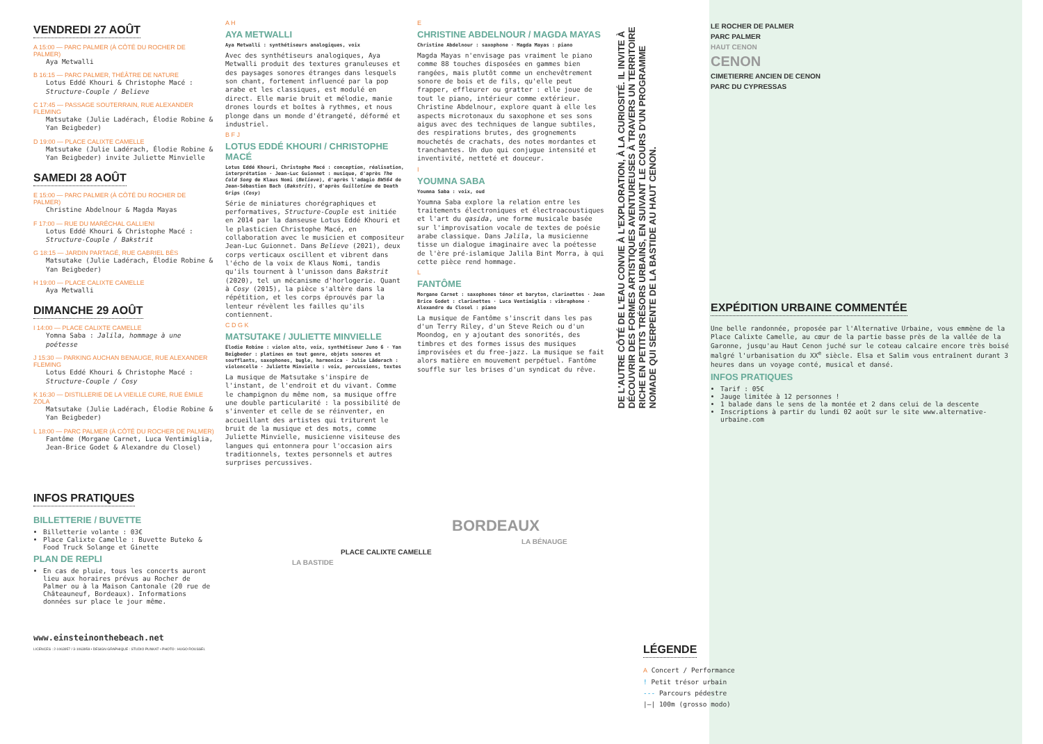VENDREDI 27 AOÛT
A 15:00 — PARC PALMER (À CÔTÉ DU ROCHER DE PALMER)
Aya Metwalli
B 16:15 — PARC PALMER, THÉÂTRE DE NATURE
Lotus Eddé Khouri & Christophe Macé : Structure-Couple / Believe
C 17:45 — PASSAGE SOUTERRAIN, RUE ALEXANDER FLEMING
Matsutake (Julie Ladérach, Élodie Robine & Yan Beigbeder)
D 19:00 — PLACE CALIXTE CAMELLE
Matsutake (Julie Ladérach, Élodie Robine & Yan Beigbeder) invite Juliette Minvielle
SAMEDI 28 AOÛT
E 15:00 — PARC PALMER (À CÔTÉ DU ROCHER DE PALMER)
Christine Abdelnour & Magda Mayas
F 17:00 — RUE DU MARÉCHAL GALLIENI
Lotus Eddé Khouri & Christophe Macé : Structure-Couple / Bakstrit
G 18:15 — JARDIN PARTAGÉ, RUE GABRIEL BÈS
Matsutake (Julie Ladérach, Élodie Robine & Yan Beigbeder)
H 19:00 — PLACE CALIXTE CAMELLE
Aya Metwalli
DIMANCHE 29 AOÛT
I 14:00 — PLACE CALIXTE CAMELLE
Yomna Saba : Jalila, hommage à une poétesse
J 15:30 — PARKING AUCHAN BENAUGE, RUE ALEXANDER FLEMING
Lotus Eddé Khouri & Christophe Macé : Structure-Couple / Cosy
K 16:30 — DISTILLERIE DE LA VIEILLE CURE, RUE ÉMILE ZOLA
Matsutake (Julie Ladérach, Élodie Robine & Yan Beigbeder)
L 18:00 — PARC PALMER (À CÔTÉ DU ROCHER DE PALMER)
Fantôme (Morgane Carnet, Luca Ventimiglia, Jean-Brice Godet & Alexandre du Closel)
INFOS PRATIQUES
BILLETTERIE / BUVETTE
Billetterie volante : 03€
Place Calixte Camelle : Buvette Buteko & Food Truck Solange et Ginette
PLAN DE REPLI
En cas de pluie, tous les concerts auront lieu aux horaires prévus au Rocher de Palmer ou à la Maison Cantonale (20 rue de Châteauneuf, Bordeaux). Informations données sur place le jour même.
www.einsteinonthebeach.net
LICENCES : 2-1063957 / 3-1063958 • DESIGN GRAPHIQUE : STUDIO PUNKAT • PHOTO : HUGO ROUSSEL
A H
AYA METWALLI
Aya Metwalli : synthétiseurs analogiques, voix
Avec des synthétiseurs analogiques, Aya Metwalli produit des textures granuleuses et des paysages sonores étranges dans lesquels son chant, fortement influencé par la pop arabe et les classiques, est modulé en direct. Elle marie bruit et mélodie, manie drones lourds et boîtes à rythmes, et nous plonge dans un monde d'étrangeté, déformé et industriel.
B F J
LOTUS EDDÉ KHOURI / CHRISTOPHE MACÉ
Lotus Eddé Khouri, Christophe Macé : conception, réalisation, interprétation · Jean-Luc Guionnet : musique, d'après The Cold Song de Klaus Nomi (Believe), d'après l'adagio BW564 de Jean-Sébastien Bach (Bakstrit), d'après Guillotine de Death Grips (Cosy)
Série de miniatures chorégraphiques et performatives, Structure-Couple est initiée en 2014 par la danseuse Lotus Eddé Khouri et le plasticien Christophe Macé, en collaboration avec le musicien et compositeur Jean-Luc Guionnet. Dans Believe (2021), deux corps verticaux oscillent et vibrent dans l'écho de la voix de Klaus Nomi, tandis qu'ils tournent à l'unisson dans Bakstrit (2020), tel un mécanisme d'horlogerie. Quant à Cosy (2015), la pièce s'altère dans la répétition, et les corps éprouvés par la lenteur révèlent les failles qu'ils contiennent.
C D G K
MATSUTAKE / JULIETTE MINVIELLE
Élodie Robine : violon alto, voix, synthétiseur Juno 6 · Yan Beigbeder : platines en tout genre, objets sonores et soufflants, saxophones, bugle, harmonica · Julie Läderach : violoncelle · Juliette Minvielle : voix, percussions, textes
La musique de Matsutake s'inspire de l'instant, de l'endroit et du vivant. Comme le champignon du même nom, sa musique offre une double particularité : la possibilité de s'inventer et celle de se réinventer, en accueillant des artistes qui triturent le bruit de la musique et des mots, comme Juliette Minvielle, musicienne visiteuse des langues qui entonnera pour l'occasion airs traditionnels, textes personnels et autres surprises percussives.
E
CHRISTINE ABDELNOUR / MAGDA MAYAS
Christine Abdelnour : saxophone · Magda Mayas : piano
Magda Mayas n'envisage pas vraiment le piano comme 88 touches disposées en gammes bien rangées, mais plutôt comme un enchevêtrement sonore de bois et de fils, qu'elle peut frapper, effleurer ou gratter : elle joue de tout le piano, intérieur comme extérieur. Christine Abdelnour, explore quant à elle les aspects microtonaux du saxophone et ses sons aigus avec des techniques de langue subtiles, des respirations brutes, des grognements mouchetés de crachats, des notes mordantes et tranchantes. Un duo qui conjugue intensité et inventivité, netteté et douceur.
I
YOUMNA SABA
Youmna Saba : voix, oud
Youmna Saba explore la relation entre les traitements électroniques et électroacoustiques et l'art du qasida, une forme musicale basée sur l'improvisation vocale de textes de poésie arabe classique. Dans Jalila, la musicienne tisse un dialogue imaginaire avec la poétesse de l'ère pré-islamique Jalila Bint Morra, à qui cette pièce rend hommage.
L
FANTÔME
Morgane Carnet : saxophones ténor et baryton, clarinettes · Jean Brice Godet : clarinettes · Luca Ventimiglia : vibraphone · Alexandre du Closel : piano
La musique de Fantôme s'inscrit dans les pas d'un Terry Riley, d'un Steve Reich ou d'un Moondog, en y ajoutant des sonorités, des timbres et des formes issus des musiques improvisées et du free-jazz. La musique se fait alors matière en mouvement perpétuel. Fantôme souffle sur les brises d'un syndicat du rêve.
DE L'AUTRE CÔTÉ DE L'EAU CONVIE À L'EXPLORATION, À LA CURIOSITÉ. IL INVITE À DÉCOUVRIR DES FORMES ARTISTIQUES AVENTUREUSES À TRAVERS UN TERRITOIRE RICHE EN PETITS TRÉSORS URBAINS, EN SUIVANT LE COURS D'UN PROGRAMME NOMADE QUI SERPENTE DE LA BASTIDE AU HAUT CENON.
LE ROCHER DE PALMER
PARC PALMER
HAUT CENON
CENON
CIMETIERRE ANCIEN DE CENON
PARC DU CYPRESSAS
EXPÉDITION URBAINE COMMENTÉE
Une belle randonnée, proposée par l'Alternative Urbaine, vous emmène de la Place Calixte Camelle, au cœur de la partie basse près de la vallée de la Garonne, jusqu'au Haut Cenon juché sur le coteau calcaire encore très boisé malgré l'urbanisation du XX<sup>e</sup> siècle. Elsa et Salim vous entraînent durant 3 heures dans un voyage conté, musical et dansé.
INFOS PRATIQUES
Tarif : 05€
Jauge limitée à 12 personnes !
1 balade dans le sens de la montée et 2 dans celui de la descente
Inscriptions à partir du lundi 02 août sur le site www.alternative-urbaine.com
BORDEAUX
LA BÉNAUGE
PLACE CALIXTE CAMELLE
LA BASTIDE
LÉGENDE
A Concert / Performance
! Petit trésor urbain
--- Parcours pédestre
|—| 100m (grosso modo)